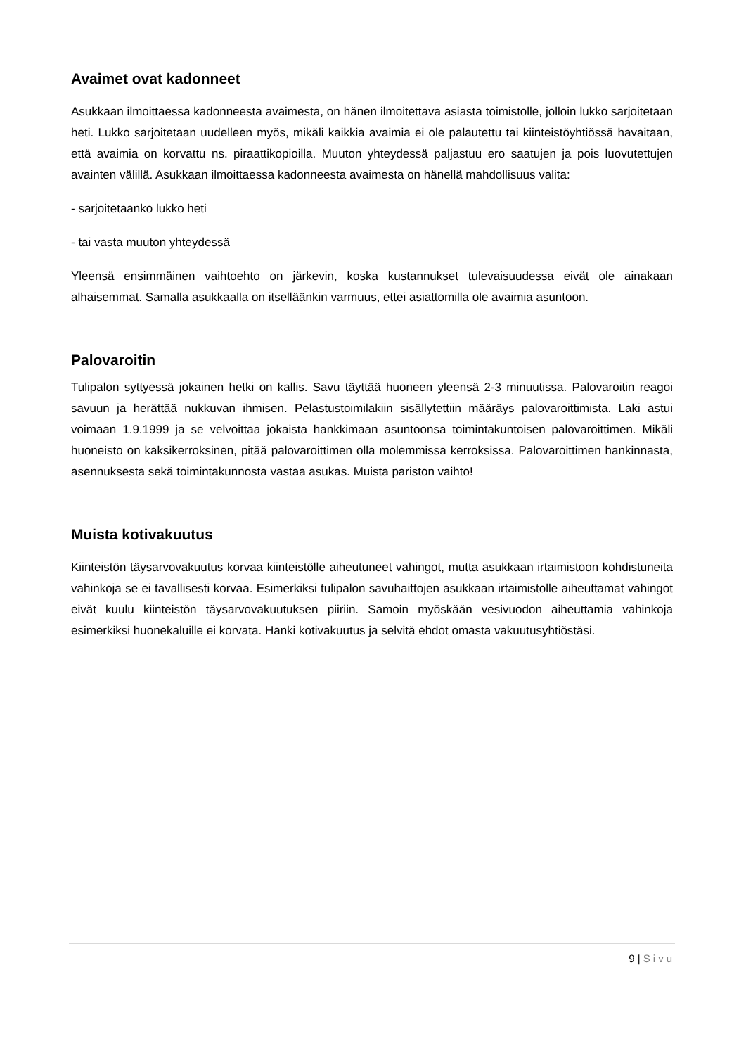Avaimet ovat kadonneet
Asukkaan ilmoittaessa kadonneesta avaimesta, on hänen ilmoitettava asiasta toimistolle, jolloin lukko sarjoitetaan heti. Lukko sarjoitetaan uudelleen myös, mikäli kaikkia avaimia ei ole palautettu tai kiinteistöyhtiössä havaitaan, että avaimia on korvattu ns. piraattikopioilla. Muuton yhteydessä paljastuu ero saatujen ja pois luovutettujen avainten välillä. Asukkaan ilmoittaessa kadonneesta avaimesta on hänellä mahdollisuus valita:
- sarjoitetaanko lukko heti
- tai vasta muuton yhteydessä
Yleensä ensimmäinen vaihtoehto on järkevin, koska kustannukset tulevaisuudessa eivät ole ainakaan alhaisemmat. Samalla asukkaalla on itselläänkin varmuus, ettei asiattomilla ole avaimia asuntoon.
Palovaroitin
Tulipalon syttyessä jokainen hetki on kallis. Savu täyttää huoneen yleensä 2-3 minuutissa. Palovaroitin reagoi savuun ja herättää nukkuvan ihmisen. Pelastustoimilakiin sisällytettiin määräys palovaroittimista. Laki astui voimaan 1.9.1999 ja se velvoittaa jokaista hankkimaan asuntoonsa toimintakuntoisen palovaroittimen. Mikäli huoneisto on kaksikerroksinen, pitää palovaroittimen olla molemmissa kerroksissa. Palovaroittimen hankinnasta, asennuksesta sekä toimintakunnosta vastaa asukas. Muista pariston vaihto!
Muista kotivakuutus
Kiinteistön täysarvovakuutus korvaa kiinteistölle aiheutuneet vahingot, mutta asukkaan irtaimistoon kohdistuneita vahinkoja se ei tavallisesti korvaa. Esimerkiksi tulipalon savuhaittojen asukkaan irtaimistolle aiheuttamat vahingot eivät kuulu kiinteistön täysarvovakuutuksen piiriin. Samoin myöskään vesivuodon aiheuttamia vahinkoja esimerkiksi huonekaluille ei korvata. Hanki kotivakuutus ja selvitä ehdot omasta vakuutusyhtiöstäsi.
9 | Sivu